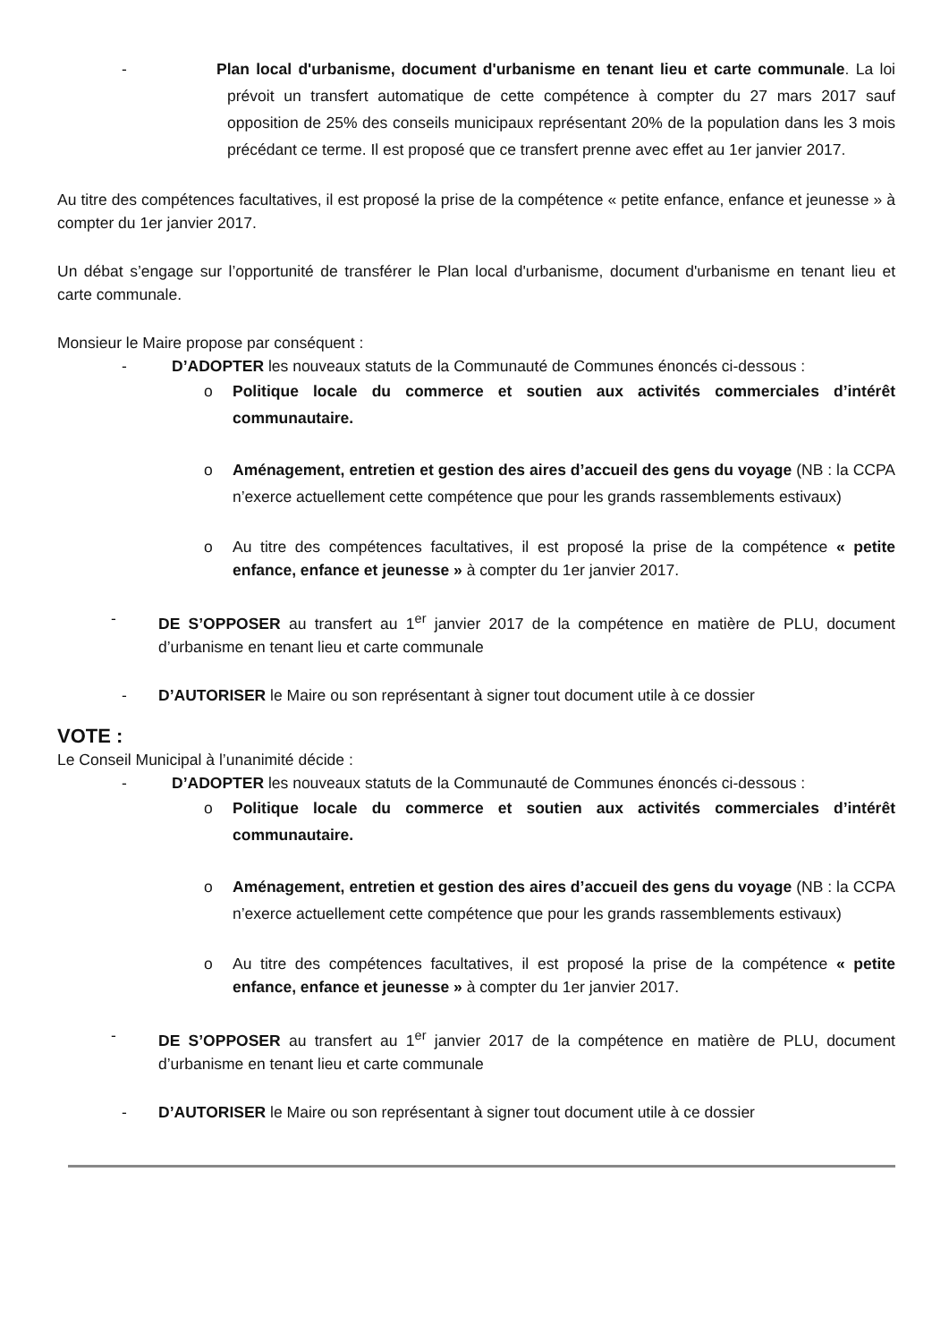- Plan local d'urbanisme, document d'urbanisme en tenant lieu et carte communale. La loi prévoit un transfert automatique de cette compétence à compter du 27 mars 2017 sauf opposition de 25% des conseils municipaux représentant 20% de la population dans les 3 mois précédant ce terme. Il est proposé que ce transfert prenne avec effet au 1er janvier 2017.
Au titre des compétences facultatives, il est proposé la prise de la compétence « petite enfance, enfance et jeunesse » à compter du 1er janvier 2017.
Un débat s’engage sur l’opportunité de transférer le Plan local d'urbanisme, document d'urbanisme en tenant lieu et carte communale.
Monsieur le Maire propose par conséquent :
- D’ADOPTER les nouveaux statuts de la Communauté de Communes énoncés ci-dessous :
o Politique locale du commerce et soutien aux activités commerciales d’intérêt communautaire.
o Aménagement, entretien et gestion des aires d’accueil des gens du voyage (NB : la CCPA n’exerce actuellement cette compétence que pour les grands rassemblements estivaux)
o Au titre des compétences facultatives, il est proposé la prise de la compétence « petite enfance, enfance et jeunesse » à compter du 1er janvier 2017.
- DE S’OPPOSER au transfert au 1<sup>er</sup> janvier 2017 de la compétence en matière de PLU, document d’urbanisme en tenant lieu et carte communale
- D’AUTORISER le Maire ou son représentant à signer tout document utile à ce dossier
VOTE :
Le Conseil Municipal à l’unanimité décide :
- D’ADOPTER les nouveaux statuts de la Communauté de Communes énoncés ci-dessous :
o Politique locale du commerce et soutien aux activités commerciales d’intérêt communautaire.
o Aménagement, entretien et gestion des aires d’accueil des gens du voyage (NB : la CCPA n’exerce actuellement cette compétence que pour les grands rassemblements estivaux)
o Au titre des compétences facultatives, il est proposé la prise de la compétence « petite enfance, enfance et jeunesse » à compter du 1er janvier 2017.
- DE S’OPPOSER au transfert au 1<sup>er</sup> janvier 2017 de la compétence en matière de PLU, document d’urbanisme en tenant lieu et carte communale
- D’AUTORISER le Maire ou son représentant à signer tout document utile à ce dossier